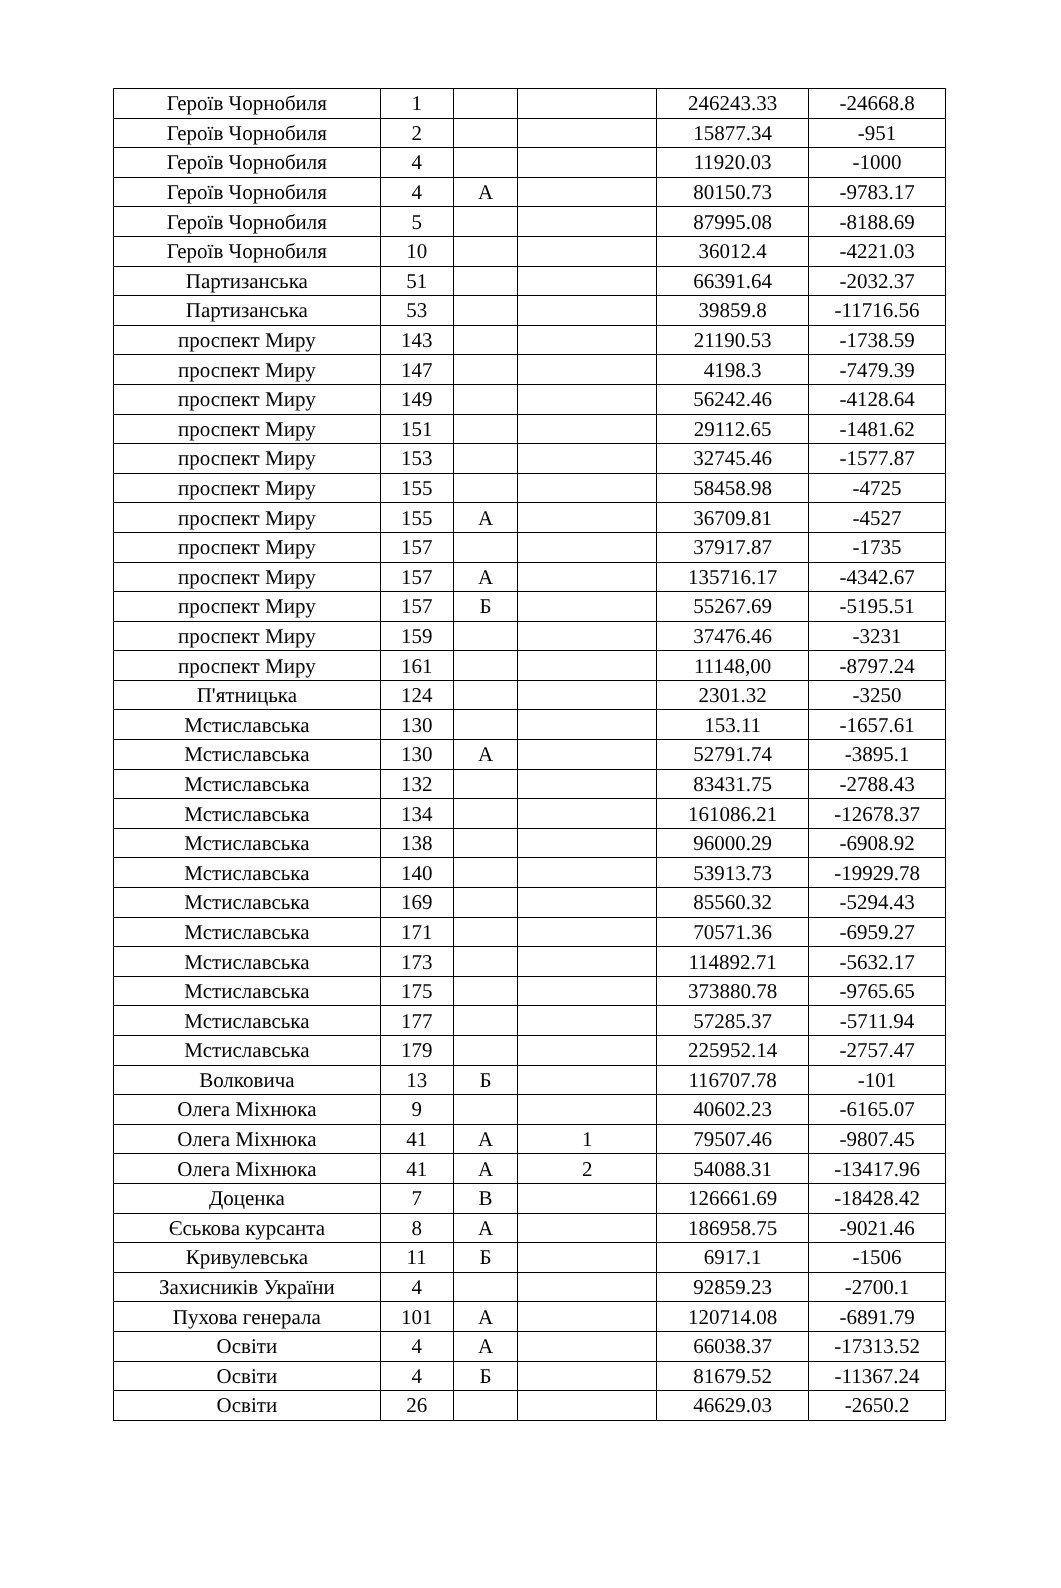| Героїв Чорнобиля | 1 | | | 246243.33 | -24668.8 |
| Героїв Чорнобиля | 2 | | | 15877.34 | -951 |
| Героїв Чорнобиля | 4 | | | 11920.03 | -1000 |
| Героїв Чорнобиля | 4 | А | | 80150.73 | -9783.17 |
| Героїв Чорнобиля | 5 | | | 87995.08 | -8188.69 |
| Героїв Чорнобиля | 10 | | | 36012.4 | -4221.03 |
| Партизанська | 51 | | | 66391.64 | -2032.37 |
| Партизанська | 53 | | | 39859.8 | -11716.56 |
| проспект Миру | 143 | | | 21190.53 | -1738.59 |
| проспект Миру | 147 | | | 4198.3 | -7479.39 |
| проспект Миру | 149 | | | 56242.46 | -4128.64 |
| проспект Миру | 151 | | | 29112.65 | -1481.62 |
| проспект Миру | 153 | | | 32745.46 | -1577.87 |
| проспект Миру | 155 | | | 58458.98 | -4725 |
| проспект Миру | 155 | А | | 36709.81 | -4527 |
| проспект Миру | 157 | | | 37917.87 | -1735 |
| проспект Миру | 157 | А | | 135716.17 | -4342.67 |
| проспект Миру | 157 | Б | | 55267.69 | -5195.51 |
| проспект Миру | 159 | | | 37476.46 | -3231 |
| проспект Миру | 161 | | | 11148,00 | -8797.24 |
| П'ятницька | 124 | | | 2301.32 | -3250 |
| Мстиславська | 130 | | | 153.11 | -1657.61 |
| Мстиславська | 130 | А | | 52791.74 | -3895.1 |
| Мстиславська | 132 | | | 83431.75 | -2788.43 |
| Мстиславська | 134 | | | 161086.21 | -12678.37 |
| Мстиславська | 138 | | | 96000.29 | -6908.92 |
| Мстиславська | 140 | | | 53913.73 | -19929.78 |
| Мстиславська | 169 | | | 85560.32 | -5294.43 |
| Мстиславська | 171 | | | 70571.36 | -6959.27 |
| Мстиславська | 173 | | | 114892.71 | -5632.17 |
| Мстиславська | 175 | | | 373880.78 | -9765.65 |
| Мстиславська | 177 | | | 57285.37 | -5711.94 |
| Мстиславська | 179 | | | 225952.14 | -2757.47 |
| Волковича | 13 | Б | | 116707.78 | -101 |
| Олега Міхнюка | 9 | | | 40602.23 | -6165.07 |
| Олега Міхнюка | 41 | А | 1 | 79507.46 | -9807.45 |
| Олега Міхнюка | 41 | А | 2 | 54088.31 | -13417.96 |
| Доценка | 7 | В | | 126661.69 | -18428.42 |
| Єськова курсанта | 8 | А | | 186958.75 | -9021.46 |
| Кривулевська | 11 | Б | | 6917.1 | -1506 |
| Захисників України | 4 | | | 92859.23 | -2700.1 |
| Пухова генерала | 101 | А | | 120714.08 | -6891.79 |
| Освіти | 4 | А | | 66038.37 | -17313.52 |
| Освіти | 4 | Б | | 81679.52 | -11367.24 |
| Освіти | 26 | | | 46629.03 | -2650.2 |